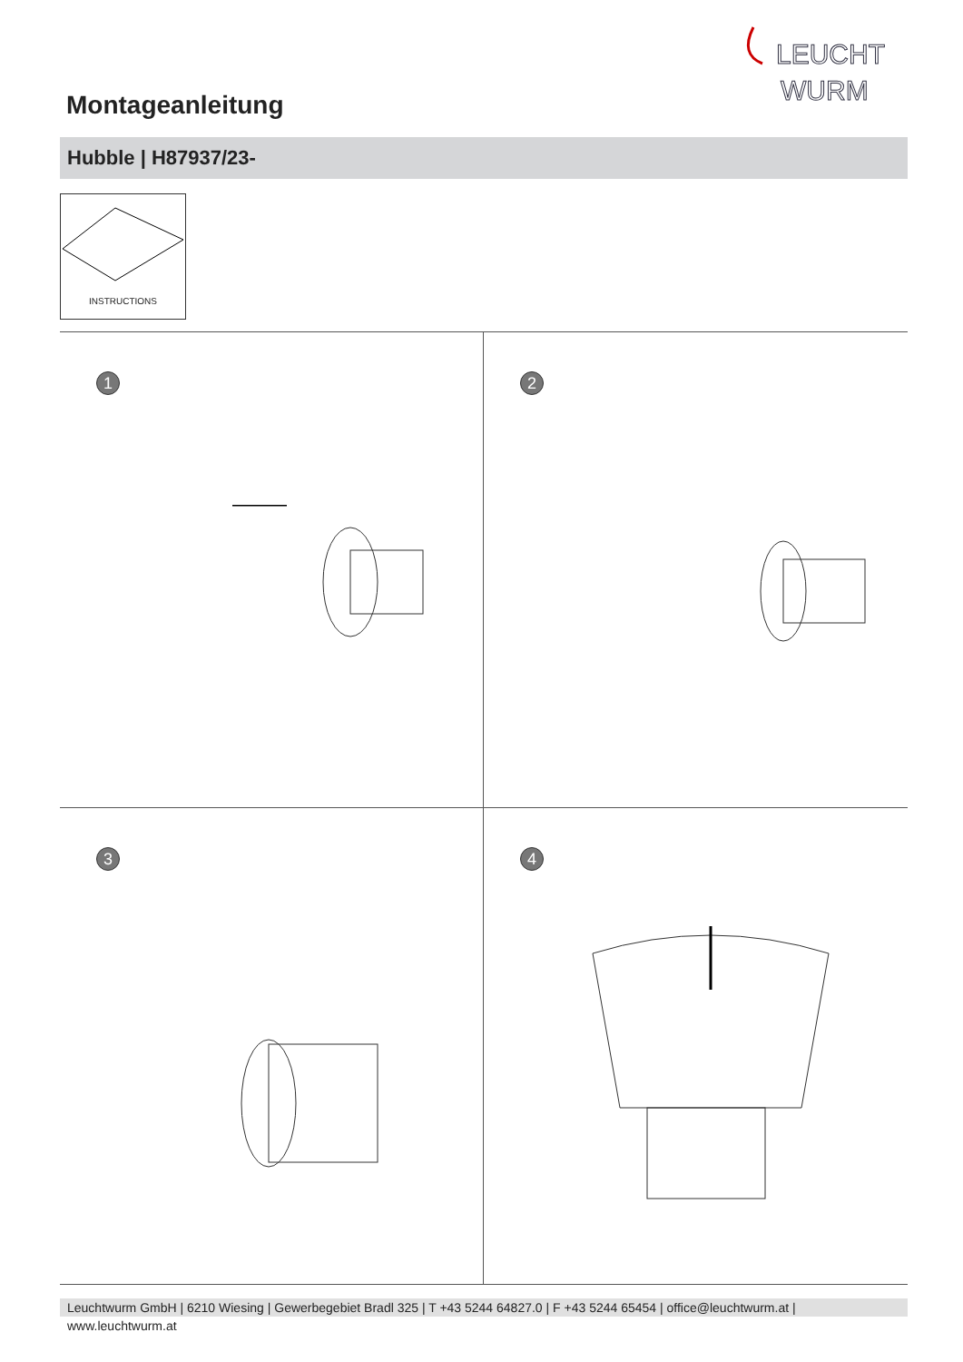LEUCHT
WURM
Montageanleitung
Hubble | H87937/23-
INSTRUCTIONS
1
2
3
4
Leuchtwurm GmbH | 6210 Wiesing | Gewerbegebiet Bradl 325 | T +43 5244 64827.0 | F +43 5244 65454 | office@leuchtwurm.at | www.leuchtwurm.at